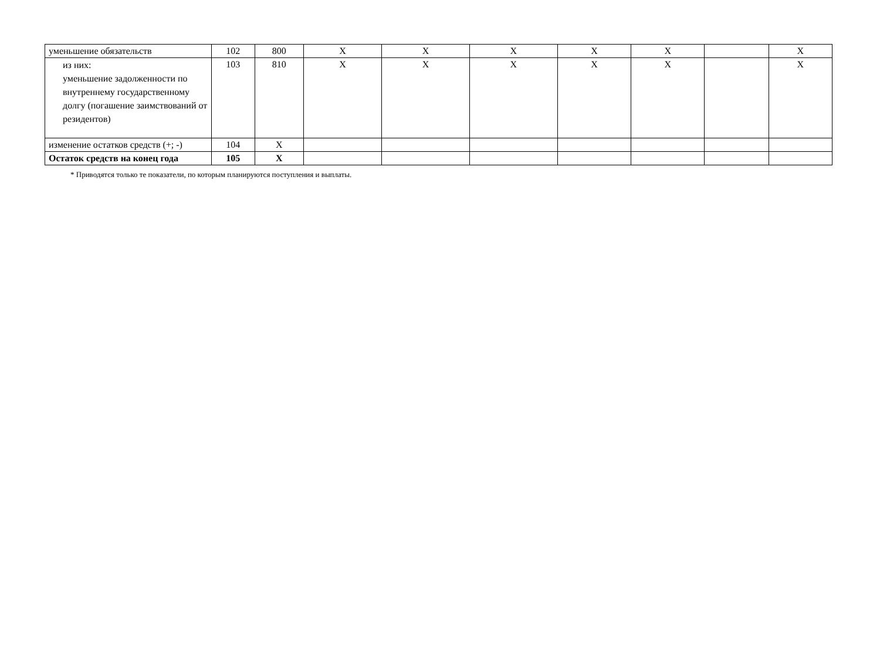| уменьшение обязательств | 102 | 800 | Х | Х | Х | Х | Х | | Х |
| из них: уменьшение задолженности по внутреннему государственному долгу (погашение заимствований от резидентов) | 103 | 810 | Х | Х | Х | Х | Х | | Х |
| изменение остатков средств (+; -) | 104 | Х | | | | | | | |
| Остаток средств на конец года | 105 | Х | | | | | | | |
* Приводятся только те показатели, по которым планируются поступления и выплаты.